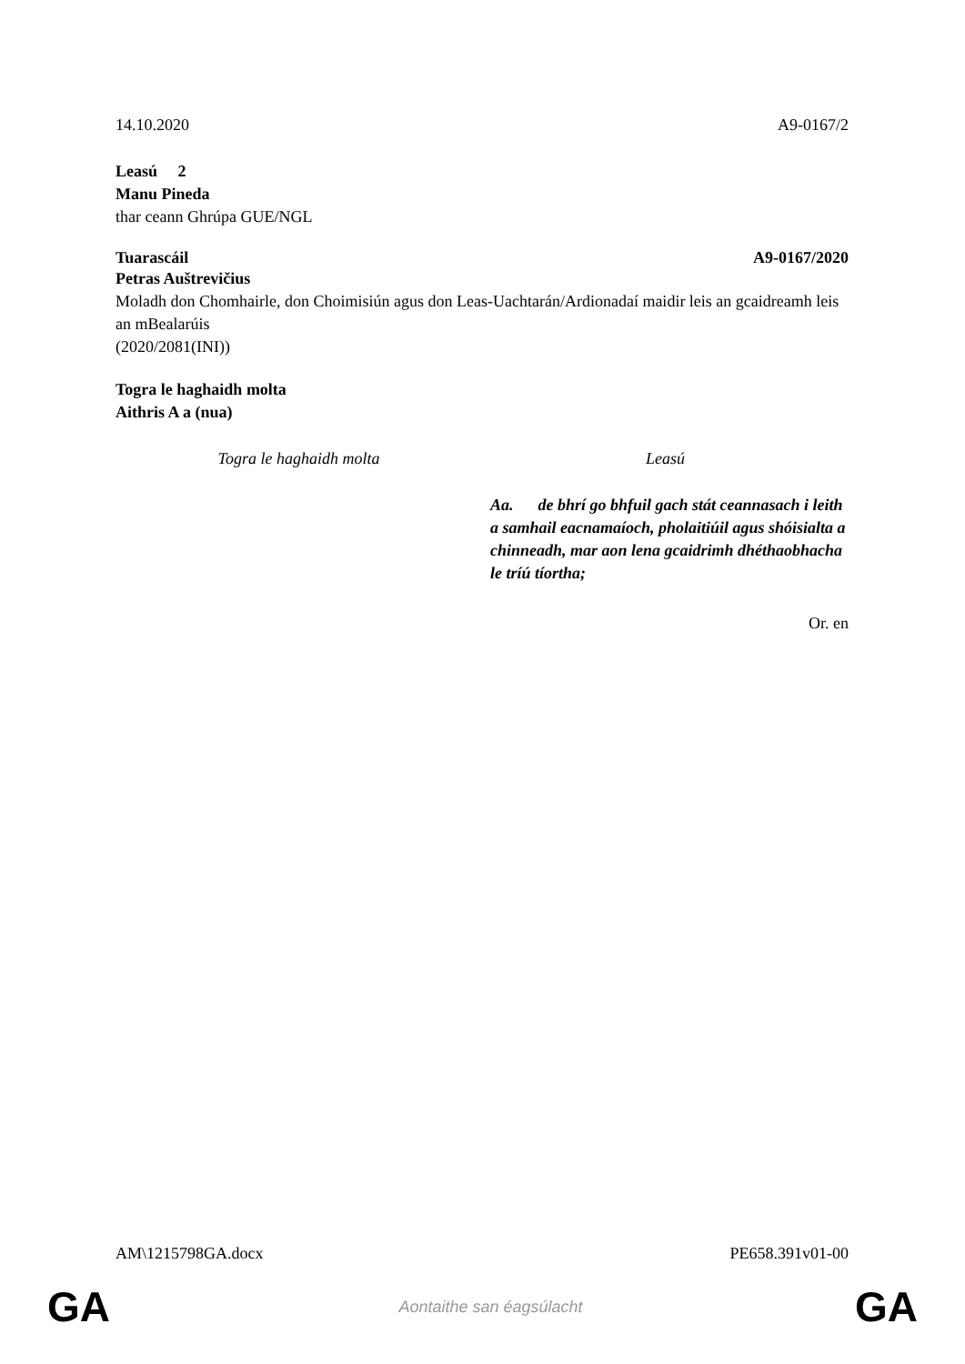14.10.2020 A9-0167/2
Leasú 2
Manu Pineda
thar ceann Ghrúpa GUE/NGL
Tuarascáil A9-0167/2020
Petras Auštrevičius
Moladh don Chomhairle, don Choimisiún agus don Leas-Uachtarán/Ardionadaí maidir leis an gcaidreamh leis an mBealarúis
(2020/2081(INI))
Togra le haghaidh molta
Aithris A a (nua)
| Togra le haghaidh molta | Leasú |
| --- | --- |
| | Aa. de bhrí go bhfuil gach stát ceannasach i leith a samhail eacnamaíoch, pholaitiúil agus shóisialta a chinneadh, mar aon lena gcaidrimh dhéthaobhacha le tríú tíortha; |
Or. en
AM\1215798GA.docx PE658.391v01-00
GA Aontaithe san éagsúlacht GA